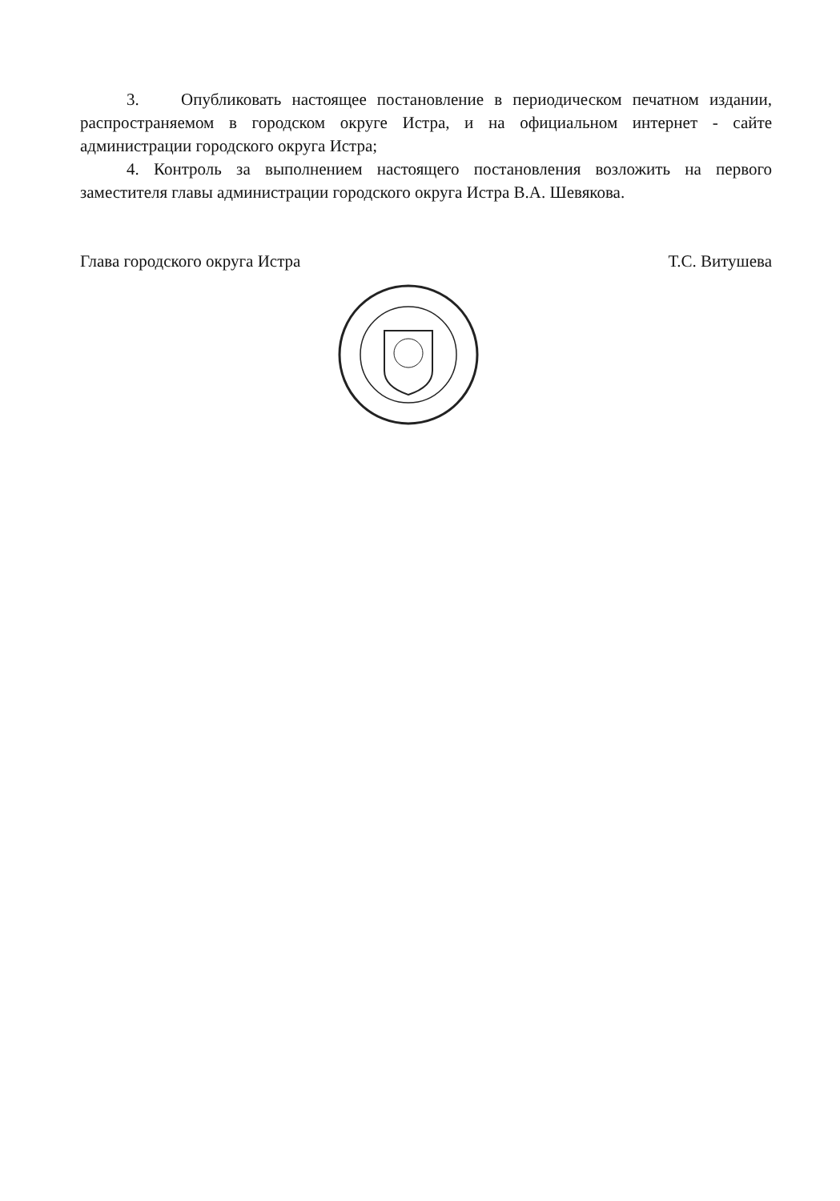3. Опубликовать настоящее постановление в периодическом печатном издании, распространяемом в городском округе Истра, и на официальном интернет - сайте администрации городского округа Истра;
4. Контроль за выполнением настоящего постановления возложить на первого заместителя главы администрации городского округа Истра В.А. Шевякова.
Глава городского округа Истра Т.С. Витушева